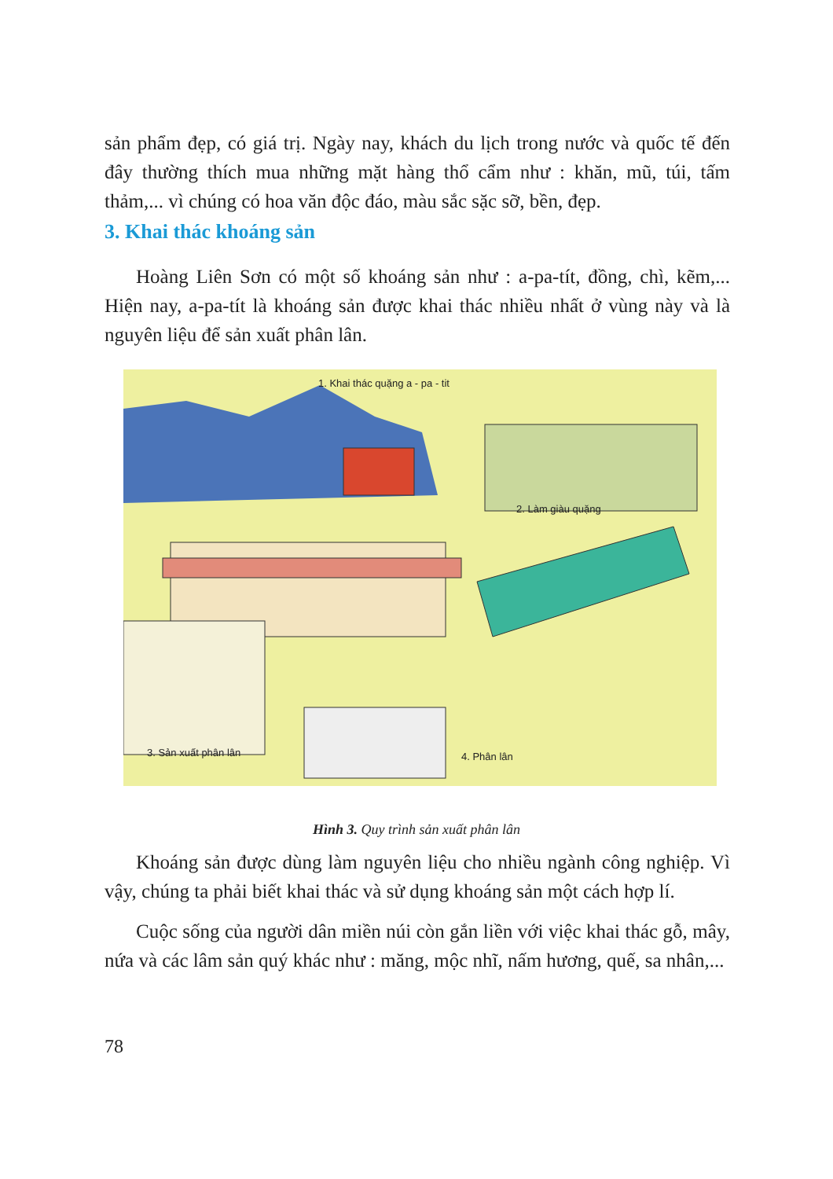sản phẩm đẹp, có giá trị. Ngày nay, khách du lịch trong nước và quốc tế đến đây thường thích mua những mặt hàng thổ cẩm như : khăn, mũ, túi, tấm thảm,... vì chúng có hoa văn độc đáo, màu sắc sặc sỡ, bền, đẹp.
3. Khai thác khoáng sản
Hoàng Liên Sơn có một số khoáng sản như : a-pa-tít, đồng, chì, kẽm,... Hiện nay, a-pa-tít là khoáng sản được khai thác nhiều nhất ở vùng này và là nguyên liệu để sản xuất phân lân.
1. Khai thác quặng a - pa - tit
2. Làm giàu quặng
3. Sản xuất phân lân 4. Phân lân
Hình 3. Quy trình sản xuất phân lân
Khoáng sản được dùng làm nguyên liệu cho nhiều ngành công nghiệp. Vì vậy, chúng ta phải biết khai thác và sử dụng khoáng sản một cách hợp lí.
Cuộc sống của người dân miền núi còn gắn liền với việc khai thác gỗ, mây, nứa và các lâm sản quý khác như : măng, mộc nhĩ, nấm hương, quế, sa nhân,...
78